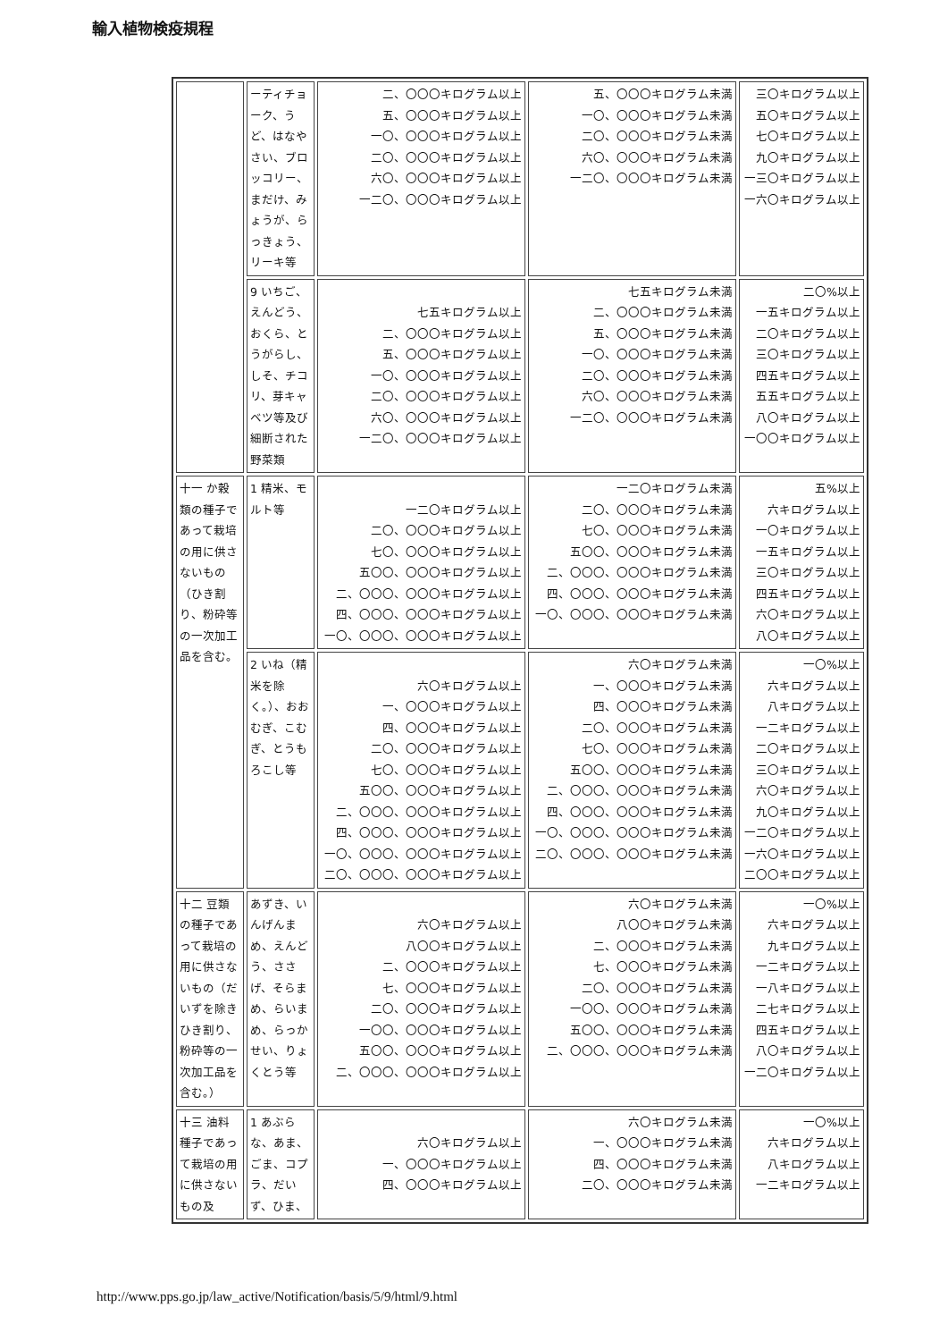輸入植物検疫規程
| | ーティチョーク、うど、はなやさい、ブロッコリー、まだけ、みょうが、らっきょう、リーキ等 | 二、〇〇〇キログラム以上 五、〇〇〇キログラム以上 一〇、〇〇〇キログラム以上 二〇、〇〇〇キログラム以上 六〇、〇〇〇キログラム以上 一二〇、〇〇〇キログラム以上 | 五、〇〇〇キログラム未満 一〇、〇〇〇キログラム未満 二〇、〇〇〇キログラム未満 六〇、〇〇〇キログラム未満 一二〇、〇〇〇キログラム未満 | 三〇キログラム以上 五〇キログラム以上 七〇キログラム以上 九〇キログラム以上 一三〇キログラム以上 一六〇キログラム以上 |
| | 9 いちご、えんどう、おくら、とうがらし、しそ、チコリ、芽キャベツ等及び細断された野菜類 | 七五キログラム以上 二、〇〇〇キログラム以上 五、〇〇〇キログラム以上 一〇、〇〇〇キログラム以上 二〇、〇〇〇キログラム以上 六〇、〇〇〇キログラム以上 一二〇、〇〇〇キログラム以上 | 七五キログラム未満 二、〇〇〇キログラム未満 五、〇〇〇キログラム未満 一〇、〇〇〇キログラム未満 二〇、〇〇〇キログラム未満 六〇、〇〇〇キログラム未満 一二〇、〇〇〇キログラム未満 | 二〇%以上 一五キログラム以上 二〇キログラム以上 三〇キログラム以上 四五キログラム以上 五五キログラム以上 八〇キログラム以上 一〇〇キログラム以上 |
| 十一 か穀類の種子であって栽培の用に供さないもの（ひき割り、粉砕等の一次加工品を含む。 | 1 精米、モルト等 | 一二〇キログラム以上 二〇、〇〇〇キログラム以上 七〇、〇〇〇キログラム以上 五〇〇、〇〇〇キログラム以上 二、〇〇〇、〇〇〇キログラム以上 四、〇〇〇、〇〇〇キログラム以上 一〇、〇〇〇、〇〇〇キログラム以上 | 一二〇キログラム未満 二〇、〇〇〇キログラム未満 七〇、〇〇〇キログラム未満 五〇〇、〇〇〇キログラム未満 二、〇〇〇、〇〇〇キログラム未満 四、〇〇〇、〇〇〇キログラム未満 一〇、〇〇〇、〇〇〇キログラム未満 | 五%以上 六キログラム以上 一〇キログラム以上 一五キログラム以上 三〇キログラム以上 四五キログラム以上 六〇キログラム以上 八〇キログラム以上 |
| | 2 いね（精米を除く。）、おおむぎ、こむぎ、とうもろこし等 | 六〇キログラム以上 一、〇〇〇キログラム以上 四、〇〇〇キログラム以上 二〇、〇〇〇キログラム以上 七〇、〇〇〇キログラム以上 五〇〇、〇〇〇キログラム以上 二、〇〇〇、〇〇〇キログラム以上 四、〇〇〇、〇〇〇キログラム以上 一〇、〇〇〇、〇〇〇キログラム以上 二〇、〇〇〇、〇〇〇キログラム以上 | 六〇キログラム未満 一、〇〇〇キログラム未満 四、〇〇〇キログラム未満 二〇、〇〇〇キログラム未満 七〇、〇〇〇キログラム未満 五〇〇、〇〇〇キログラム未満 二、〇〇〇、〇〇〇キログラム未満 四、〇〇〇、〇〇〇キログラム未満 一〇、〇〇〇、〇〇〇キログラム未満 二〇、〇〇〇、〇〇〇キログラム未満 | 一〇%以上 六キログラム以上 八キログラム以上 一二キログラム以上 二〇キログラム以上 三〇キログラム以上 六〇キログラム以上 九〇キログラム以上 一二〇キログラム以上 一六〇キログラム以上 二〇〇キログラム以上 |
| 十二 豆類の種子であって栽培の用に供さないもの（だいずを除きひき割り、粉砕等の一次加工品を含む。） | あずき、いんげんまめ、えんどう、ささげ、そらまめ、らいまめ、らっかせい、りょくとう等 | 六〇キログラム以上 八〇〇キログラム以上 二、〇〇〇キログラム以上 七、〇〇〇キログラム以上 二〇、〇〇〇キログラム以上 一〇〇、〇〇〇キログラム以上 五〇〇、〇〇〇キログラム以上 二、〇〇〇、〇〇〇キログラム以上 | 六〇キログラム未満 八〇〇キログラム未満 二、〇〇〇キログラム未満 七、〇〇〇キログラム未満 二〇、〇〇〇キログラム未満 一〇〇、〇〇〇キログラム未満 五〇〇、〇〇〇キログラム未満 二、〇〇〇、〇〇〇キログラム未満 | 一〇%以上 六キログラム以上 九キログラム以上 一二キログラム以上 一八キログラム以上 二七キログラム以上 四五キログラム以上 八〇キログラム以上 一二〇キログラム以上 |
| 十三 油料種子であって栽培の用に供さないもの及 | 1 あぶらな、あま、ごま、コプラ、だいず、ひま、 | 六〇キログラム以上 一、〇〇〇キログラム以上 四、〇〇〇キログラム以上 | 六〇キログラム未満 一、〇〇〇キログラム未満 四、〇〇〇キログラム未満 二〇、〇〇〇キログラム未満 | 一〇%以上 六キログラム以上 八キログラム以上 一二キログラム以上 |
http://www.pps.go.jp/law_active/Notification/basis/5/9/html/9.html